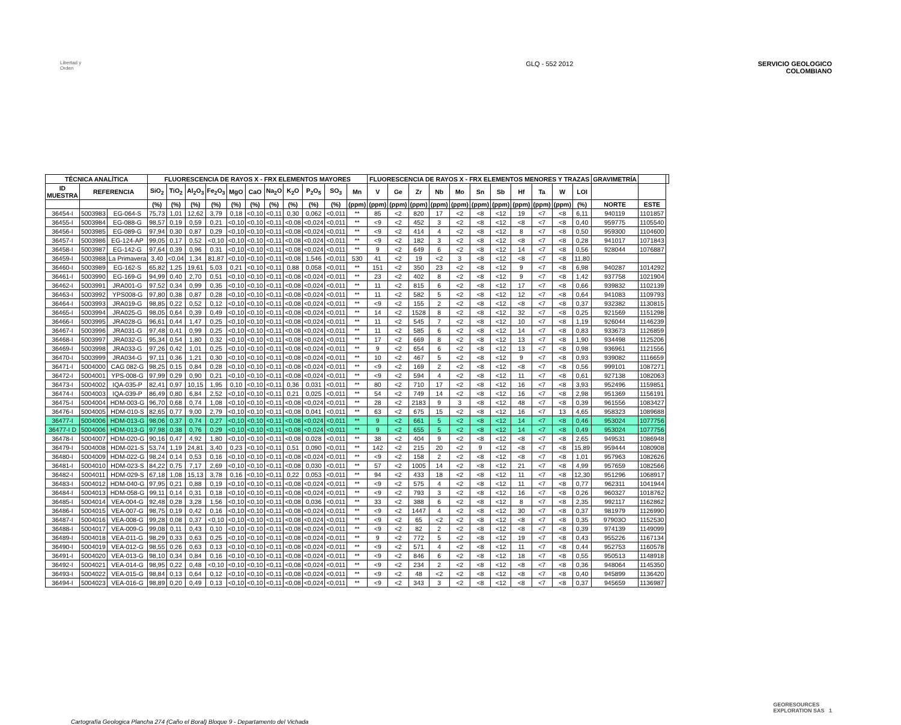Libertad y Orden
GLQ - 552 2012 SERVICIO GEOLOGICO
COLOMBIANO
| TÉCNICA ANALÍTICA | | | FLUORESCENCIA DE RAYOS X - FRX ELEMENTOS MAYORES | | | | | | | | | | | FLUORESCENCIA DE RAYOS X - FRX ELEMENTOS MENORES Y TRAZAS | | | | | | | | | | | GRAVIMETRÍA | | |
| --- | --- | --- | --- | --- | --- | --- | --- | --- | --- | --- | --- | --- | --- | --- | --- | --- | --- | --- | --- | --- | --- | --- | --- | --- | --- | --- | --- |
| ID MUESTRA | REFERENCIA | | SiO<sub>2</sub> | TiO<sub>2</sub> | Al<sub>2</sub>O<sub>3</sub> | Fe<sub>2</sub>O<sub>3</sub> | MgO | CaO | Na<sub>2</sub>O | K<sub>2</sub>O | P<sub>2</sub>O<sub>5</sub> | SO<sub>3</sub> | Mn | V | Ge | Zr | Nb | Mo | Sn | Sb | Hf | Ta | W | LOI | | | |
| | | | (%) | (%) | (%) | (%) | (%) | (%) | (%) | (%) | (%) | (%) | (ppm) | (ppm) | (ppm) | (ppm) | (ppm) | (ppm) | (ppm) | (ppm) | (ppm) | (ppm) | (ppm) | (%) | NORTE | ESTE | |
| 36454-I | 5003983 | EG-064-S | 75,73 | 1,01 | 12,62 | 3,79 | 0,18 | <0,10 | <0,11 | 0,30 | 0,062 | <0,011 | ** | 85 | <2 | 820 | 17 | <2 | <8 | <12 | 19 | <7 | <8 | 6,11 | 940119 | 1101857 | |
| 36455-I | 5003984 | EG-088-G | 98,57 | 0,19 | 0,59 | 0,21 | <0,10 | <0,10 | <0,11 | <0,08 | <0,024 | <0,011 | ** | <9 | <2 | 452 | 3 | <2 | <8 | <12 | <8 | <7 | <8 | 0,40 | 959775 | 1105540 | |
| 36456-I | 5003985 | EG-089-G | 97,94 | 0,30 | 0,87 | 0,29 | <0,10 | <0,10 | <0,11 | <0,08 | <0,024 | <0,011 | ** | <9 | <2 | 414 | 4 | <2 | <8 | <12 | 8 | <7 | <8 | 0,50 | 959300 | 1104600 | |
| 36457-I | 5003986 | EG-124-AP | 99,05 | 0,17 | 0,52 | <0,10 | <0,10 | <0,10 | <0,11 | <0,08 | <0,024 | <0,011 | ** | <9 | <2 | 182 | 3 | <2 | <8 | <12 | <8 | <7 | <8 | 0,28 | 941017 | 1071843 | |
| 36458-I | 5003987 | EG-142-G | 97,64 | 0,39 | 0,96 | 0,31 | <0,10 | <0,10 | <0,11 | <0,08 | <0,024 | <0,011 | ** | 9 | <2 | 649 | 6 | <2 | <8 | <12 | 14 | <7 | <8 | 0,56 | 928044 | 1076887 | |
| 36459-I | 5003988 | La Primavera | 3,40 | <0,04 | 1,34 | 81,87 | <0,10 | <0,10 | <0,11 | <0,08 | 1,546 | <0,011 | 530 | 41 | <2 | 19 | <2 | 3 | <8 | <12 | <8 | <7 | <8 | 11,80 | | | |
| 36460-I | 5003989 | EG-162-S | 65,82 | 1,25 | 19,61 | 5,03 | 0,21 | <0,10 | <0,11 | 0,88 | 0,058 | <0,011 | ** | 151 | <2 | 350 | 23 | <2 | <8 | <12 | 9 | <7 | <8 | 6,98 | 940287 | 1014292 | |
| 36461-I | 5003990 | EG-169-G | 94,99 | 0,40 | 2,70 | 0,51 | <0,10 | <0,10 | <0,11 | <0,08 | <0,024 | <0,011 | ** | 23 | <2 | 402 | 8 | <2 | <8 | <12 | 9 | <7 | <8 | 1,42 | 937758 | 1021904 | |
| 36462-I | 5003991 | JRA001-G | 97,52 | 0,34 | 0,99 | 0,35 | <0,10 | <0,10 | <0,11 | <0,08 | <0,024 | <0,011 | ** | 11 | <2 | 815 | 6 | <2 | <8 | <12 | 17 | <7 | <8 | 0,66 | 939832 | 1102139 | |
| 36463-I | 5003992 | YPS008-G | 97,80 | 0,38 | 0,87 | 0,28 | <0,10 | <0,10 | <0,11 | <0,08 | <0,024 | <0,011 | ** | 11 | <2 | 582 | 5 | <2 | <8 | <12 | 12 | <7 | <8 | 0,64 | 941083 | 1109793 | |
| 36464-I | 5003993 | JRA019-G | 98,85 | 0,22 | 0,52 | 0,12 | <0,10 | <0,10 | <0,11 | <0,08 | <0,024 | <0,011 | ** | <9 | <2 | 155 | 2 | <2 | <8 | <12 | <8 | <7 | <8 | 0,37 | 932382 | 1130815 | |
| 36465-I | 5003994 | JRA025-G | 98,05 | 0,64 | 0,39 | 0,49 | <0,10 | <0,10 | <0,11 | <0,08 | <0,024 | <0,011 | ** | 14 | <2 | 1528 | 8 | <2 | <8 | <12 | 32 | <7 | <8 | 0,25 | 921569 | 1151298 | |
| 36466-I | 5003995 | JRA028-G | 96,61 | 0,44 | 1,47 | 0,25 | <0,10 | <0,10 | <0,11 | <0,08 | <0,024 | <0,011 | ** | 11 | <2 | 545 | 7 | <2 | <8 | <12 | 10 | <7 | <8 | 1,19 | 926044 | 1146239 | |
| 36467-I | 5003996 | JRA031-G | 97,48 | 0,41 | 0,99 | 0,25 | <0,10 | <0,10 | <0,11 | <0,08 | <0,024 | <0,011 | ** | 11 | <2 | 585 | 6 | <2 | <8 | <12 | 14 | <7 | <8 | 0,83 | 933673 | 1126859 | |
| 36468-I | 5003997 | JRA032-G | 95,34 | 0,54 | 1,80 | 0,32 | <0,10 | <0,10 | <0,11 | <0,08 | <0,024 | <0,011 | ** | 17 | <2 | 669 | 8 | <2 | <8 | <12 | 13 | <7 | <8 | 1,90 | 934498 | 1125206 | |
| 36469-I | 5003998 | JRA033-G | 97,26 | 0,42 | 1,01 | 0,25 | <0,10 | <0,10 | <0,11 | <0,08 | <0,024 | <0,011 | ** | 9 | <2 | 654 | 6 | <2 | <8 | <12 | 13 | <7 | <8 | 0,98 | 936961 | 1121556 | |
| 36470-I | 5003999 | JRA034-G | 97,11 | 0,36 | 1,21 | 0,30 | <0,10 | <0,10 | <0,11 | <0,08 | <0,024 | <0,011 | ** | 10 | <2 | 467 | 5 | <2 | <8 | <12 | 9 | <7 | <8 | 0,93 | 939082 | 1116659 | |
| 36471-I | 5004000 | CAG 082-G | 98,25 | 0,15 | 0,84 | 0,28 | <0,10 | <0,10 | <0,11 | <0,08 | <0,024 | <0,011 | ** | <9 | <2 | 169 | 2 | <2 | <8 | <12 | <8 | <7 | <8 | 0,56 | 999101 | 1087271 | |
| 36472-I | 5004001 | YPS-008-G | 97,99 | 0,29 | 0,90 | 0,21 | <0,10 | <0,10 | <0,11 | <0,08 | <0,024 | <0,011 | ** | <9 | <2 | 594 | 4 | <2 | <8 | <12 | 11 | <7 | <8 | 0,61 | 927138 | 1082063 | |
| 36473-I | 5004002 | IQA-035-P | 82,41 | 0,97 | 10,15 | 1,95 | 0,10 | <0,10 | <0,11 | 0,36 | 0,031 | <0,011 | ** | 80 | <2 | 710 | 17 | <2 | <8 | <12 | 16 | <7 | <8 | 3,93 | 952496 | 1159851 | |
| 36474-I | 5004003 | IQA-039-P | 86,49 | 0,80 | 6,84 | 2,52 | <0,10 | <0,10 | <0,11 | 0,21 | 0,025 | <0,011 | ** | 54 | <2 | 749 | 14 | <2 | <8 | <12 | 16 | <7 | <8 | 2,98 | 951369 | 1156191 | |
| 36475-I | 5004004 | HDM-003-G | 96,70 | 0,68 | 0,74 | 1,08 | <0,10 | <0,10 | <0,11 | <0,08 | <0,024 | <0,011 | ** | 28 | <2 | 2183 | 9 | 3 | <8 | <12 | 48 | <7 | <8 | 0,39 | 961556 | 1083427 | |
| 36476-I | 5004005 | HDM-010-S | 82,65 | 0,77 | 9,00 | 2,79 | <0,10 | <0,10 | <0,11 | <0,08 | 0,041 | <0,011 | ** | 63 | <2 | 675 | 15 | <2 | <8 | <12 | 16 | <7 | 13 | 4,65 | 958323 | 1089688 | |
| 36477-I | 5004006 | HDM-013-G | 98,06 | 0,37 | 0,74 | 0,27 | <0,10 | <0,10 | <0,11 | <0,08 | <0,024 | <0,011 | ** | 9 | <2 | 661 | 5 | <2 | <8 | <12 | 14 | <7 | <8 | 0,46 | 953024 | 1077756 | |
| 36477-I D | 5004006 | HDM-013-G | 97,98 | 0,38 | 0,76 | 0,29 | <0,10 | <0,10 | <0,11 | <0,08 | <0,024 | <0,011 | ** | 9 | <2 | 655 | 5 | <2 | <8 | <12 | 14 | <7 | <8 | 0,49 | 953024 | 1077756 | |
| 36478-I | 5004007 | HDM-020-G | 90,16 | 0,47 | 4,92 | 1,80 | <0,10 | <0,10 | <0,11 | <0,08 | 0,028 | <0,011 | ** | 38 | <2 | 404 | 9 | <2 | <8 | <12 | <8 | <7 | <8 | 2,65 | 949531 | 1086948 | |
| 36479-I | 5004008 | HDM-021-S | 53,74 | 1,19 | 24,81 | 3,40 | 0,23 | <0,10 | <0,11 | 0,51 | 0,090 | <0,011 | ** | 142 | <2 | 215 | 20 | <2 | 9 | <12 | <8 | <7 | <8 | 15,89 | 959444 | 1080908 | |
| 36480-I | 5004009 | HDM-022-G | 98,24 | 0,14 | 0,53 | 0,16 | <0,10 | <0,10 | <0,11 | <0,08 | <0,024 | <0,011 | ** | <9 | <2 | 158 | 2 | <2 | <8 | <12 | <8 | <7 | <8 | 1,01 | 957963 | 1082626 | |
| 36481-I | 5004010 | HDM-023-S | 84,22 | 0,75 | 7,17 | 2,69 | <0,10 | <0,10 | <0,11 | <0,08 | 0,030 | <0,011 | ** | 57 | <2 | 1005 | 14 | <2 | <8 | <12 | 21 | <7 | <8 | 4,99 | 957659 | 1082566 | |
| 36482-I | 5004011 | HDM-029-S | 67,18 | 1,08 | 15,13 | 3,78 | 0,16 | <0,10 | <0,11 | 0,22 | 0,053 | <0,011 | ** | 94 | <2 | 433 | 18 | <2 | <8 | <12 | 11 | <7 | <8 | 12,30 | 951296 | 1068917 | |
| 36483-I | 5004012 | HDM-040-G | 97,95 | 0,21 | 0,88 | 0,19 | <0,10 | <0,10 | <0,11 | <0,08 | <0,024 | <0,011 | ** | <9 | <2 | 575 | 4 | <2 | <8 | <12 | 11 | <7 | <8 | 0,77 | 962311 | 1041944 | |
| 36484-I | 5004013 | HDM-058-G | 99,11 | 0,14 | 0,31 | 0,18 | <0,10 | <0,10 | <0,11 | <0,08 | <0,024 | <0,011 | ** | <9 | <2 | 793 | 3 | <2 | <8 | <12 | 16 | <7 | <8 | 0,26 | 960327 | 1018762 | |
| 36485-I | 5004014 | VEA-004-G | 92,48 | 0,28 | 3,28 | 1,56 | <0,10 | <0,10 | <0,11 | <0,08 | 0,036 | <0,011 | ** | 33 | <2 | 388 | 6 | <2 | <8 | <12 | 8 | <7 | <8 | 2,35 | 992117 | 1162862 | |
| 36486-I | 5004015 | VEA-007-G | 98,75 | 0,19 | 0,42 | 0,16 | <0,10 | <0,10 | <0,11 | <0,08 | <0,024 | <0,011 | ** | <9 | <2 | 1447 | 4 | <2 | <8 | <12 | 30 | <7 | <8 | 0,37 | 981979 | 1126990 | |
| 36487-I | 5004016 | VEA-008-G | 99,28 | 0,08 | 0,37 | <0,10 | <0,10 | <0,10 | <0,11 | <0,08 | <0,024 | <0,011 | ** | <9 | <2 | 65 | <2 | <2 | <8 | <12 | <8 | <7 | <8 | 0,35 | 97903O | 1152530 | |
| 36488-I | 5004017 | VEA-009-G | 99,08 | 0,11 | 0,43 | 0,10 | <0,10 | <0,10 | <0,11 | <0,08 | <0,024 | <0,011 | ** | <9 | <2 | 82 | 2 | <2 | <8 | <12 | <8 | <7 | <8 | 0,39 | 974139 | 1149099 | |
| 36489-I | 5004018 | VEA-011-G | 98,29 | 0,33 | 0,63 | 0,25 | <0,10 | <0,10 | <0,11 | <0,08 | <0,024 | <0,011 | ** | 9 | <2 | 772 | 5 | <2 | <8 | <12 | 19 | <7 | <8 | 0,43 | 955226 | 1167134 | |
| 36490-I | 5004019 | VEA-012-G | 98,55 | 0,26 | 0,63 | 0,13 | <0,10 | <0,10 | <0,11 | <0,08 | <0,024 | <0,011 | ** | <9 | <2 | 571 | 4 | <2 | <8 | <12 | 11 | <7 | <8 | 0,44 | 952753 | 1160578 | |
| 36491-I | 5004020 | VEA-013-G | 98,10 | 0,34 | 0,84 | 0,16 | <0,10 | <0,10 | <0,11 | <0,08 | <0,024 | <0,011 | ** | <9 | <2 | 846 | 6 | <2 | <8 | <12 | 18 | <7 | <8 | 0,55 | 950513 | 1148918 | |
| 36492-I | 5004021 | VEA-014-G | 98,95 | 0,22 | 0,48 | <0,10 | <0,10 | <0,10 | <0,11 | <0,08 | <0,024 | <0,011 | ** | <9 | <2 | 234 | 2 | <2 | <8 | <12 | <8 | <7 | <8 | 0,36 | 948064 | 1145350 | |
| 36493-I | 5004022 | VEA-015-G | 98,84 | 0,13 | 0,64 | 0,12 | <0,10 | <0,10 | <0,11 | <0,08 | <0,024 | <0,011 | ** | <9 | <2 | 48 | <2 | <2 | <8 | <12 | <8 | <7 | <8 | 0,40 | 945899 | 1136420 | |
| 36494-I | 5004023 | VEA-016-G | 98,89 | 0,20 | 0,49 | 0,13 | <0,10 | <0,10 | <0,11 | <0,08 | <0,024 | <0,011 | ** | <9 | <2 | 343 | 3 | <2 | <8 | <12 | <8 | <7 | <8 | 0,37 | 945659 | 1136987 | |
Cartografía Geologica Plancha 274 (Caño el Boral) Bloque 9 - Departamento del Vichada
GEORESOURCES
EXPLORATION SAS 1